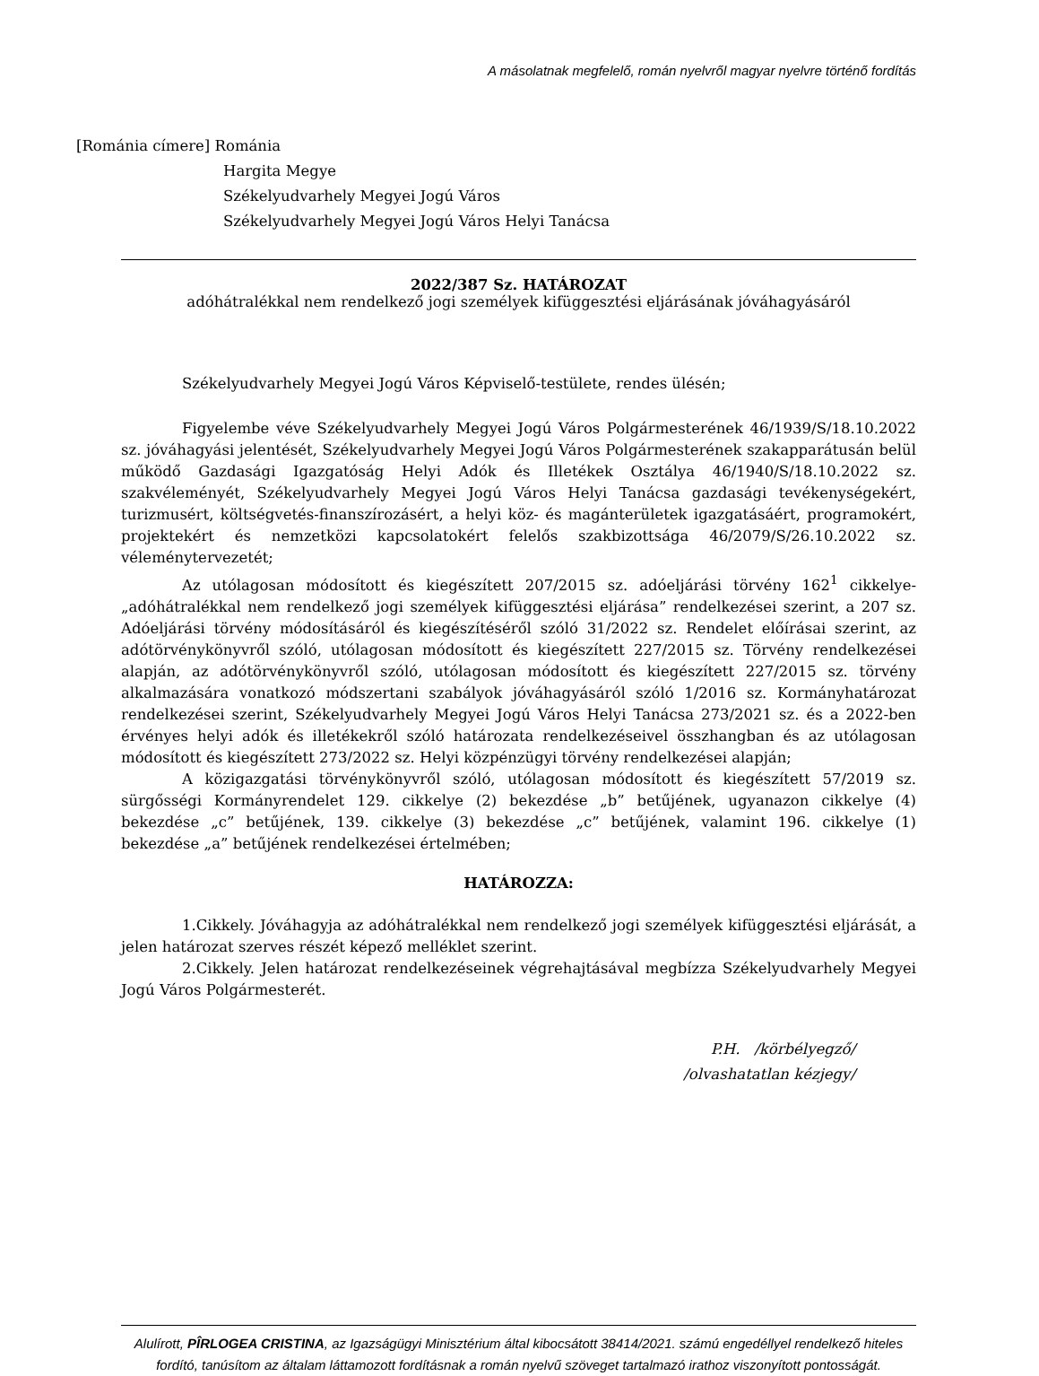A másolatnak megfelelő, román nyelvről magyar nyelvre történő fordítás
[Románia címere] Románia
Hargita Megye
Székelyudvarhely Megyei Jogú Város
Székelyudvarhely Megyei Jogú Város Helyi Tanácsa
2022/387 Sz. HATÁROZAT
adóhátralékkal nem rendelkező jogi személyek kifüggesztési eljárásának jóváhagyásáról
Székelyudvarhely Megyei Jogú Város Képviselő-testülete, rendes ülésén;
Figyelembe véve Székelyudvarhely Megyei Jogú Város Polgármesterének 46/1939/S/18.10.2022 sz. jóváhagyási jelentését, Székelyudvarhely Megyei Jogú Város Polgármesterének szakapparátusán belül működő Gazdasági Igazgatóság Helyi Adók és Illetékek Osztálya 46/1940/S/18.10.2022 sz. szakvéleményét, Székelyudvarhely Megyei Jogú Város Helyi Tanácsa gazdasági tevékenységekért, turizmusért, költségvetés-finanszírozásért, a helyi köz- és magánterületek igazgatásáért, programokért, projektekért és nemzetközi kapcsolatokért felelős szakbizottsága 46/2079/S/26.10.2022 sz. véleménytervezetét;
Az utólagosan módosított és kiegészített 207/2015 sz. adóeljárási törvény 162<sup>1</sup> cikkelye- „adóhátralékkal nem rendelkező jogi személyek kifüggesztési eljárása” rendelkezései szerint, a 207 sz. Adóeljárási törvény módosításáról és kiegészítéséről szóló 31/2022 sz. Rendelet előírásai szerint, az adótörvénykönyvről szóló, utólagosan módosított és kiegészített 227/2015 sz. Törvény rendelkezései alapján, az adótörvénykönyvről szóló, utólagosan módosított és kiegészített 227/2015 sz. törvény alkalmazására vonatkozó módszertani szabályok jóváhagyásáról szóló 1/2016 sz. Kormányhatározat rendelkezései szerint, Székelyudvarhely Megyei Jogú Város Helyi Tanácsa 273/2021 sz. és a 2022-ben érvényes helyi adók és illetékekről szóló határozata rendelkezéseivel összhangban és az utólagosan módosított és kiegészített 273/2022 sz. Helyi közpénzügyi törvény rendelkezései alapján;
A közigazgatási törvénykönyvről szóló, utólagosan módosított és kiegészített 57/2019 sz. sürgősségi Kormányrendelet 129. cikkelye (2) bekezdése „b” betűjének, ugyanazon cikkelye (4) bekezdése „c” betűjének, 139. cikkelye (3) bekezdése „c” betűjének, valamint 196. cikkelye (1) bekezdése „a” betűjének rendelkezései értelmében;
HATÁROZZA:
1.Cikkely. Jóváhagyja az adóhátralékkal nem rendelkező jogi személyek kifüggesztési eljárását, a jelen határozat szerves részét képező melléklet szerint.
2.Cikkely. Jelen határozat rendelkezéseinek végrehajtásával megbízza Székelyudvarhely Megyei Jogú Város Polgármesterét.
P.H. /körbélyegző/
/olvashatatlan kézjegy/
Alulírott, PÎRLOGEA CRISTINA, az Igazságügyi Minisztérium által kibocsátott 38414/2021. számú engedéllyel rendelkező hiteles fordító, tanúsítom az általam láttamozott fordításnak a román nyelvű szöveget tartalmazó irathoz viszonyított pontosságát.